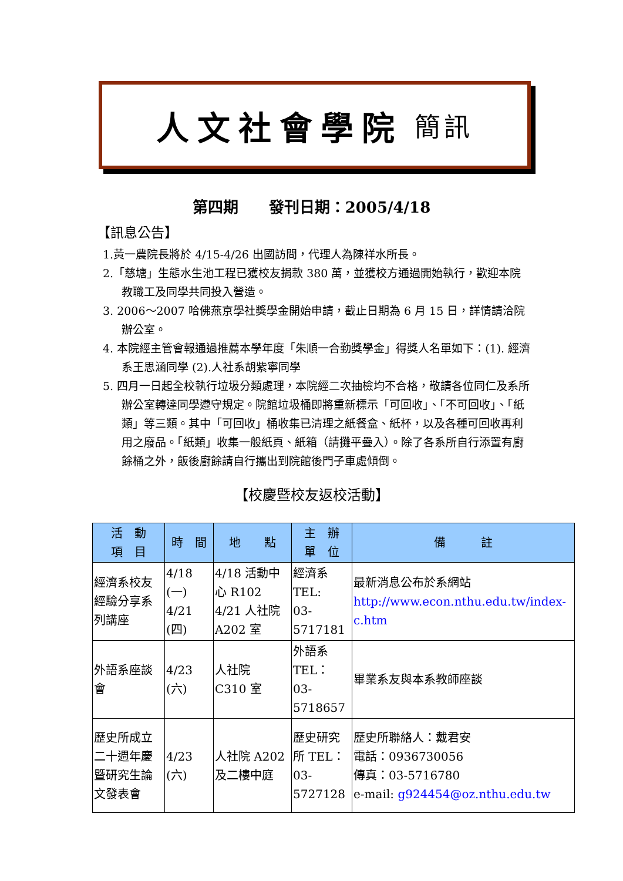人文社會學院 簡訊
第四期　　發刊日期：2005/4/18
【訊息公告】
1.黃一農院長將於 4/15-4/26 出國訪問，代理人為陳祥水所長。
2.「慈塘」生態水生池工程已獲校友捐款 380 萬，並獲校方通過開始執行，歡迎本院教職工及同學共同投入營造。
3. 2006～2007 哈佛燕京學社獎學金開始申請，截止日期為 6 月 15 日，詳情請洽院辦公室。
4. 本院經主管會報通過推薦本學年度「朱順一合勤獎學金」得獎人名單如下：(1). 經濟系王思涵同學 (2).人社系胡紫寧同學
5. 四月一日起全校執行垃圾分類處理，本院經二次抽檢均不合格，敬請各位同仁及系所辦公室轉達同學遵守規定。院館垃圾桶即將重新標示「可回收」、「不可回收」、「紙類」等三類。其中「可回收」桶收集已清理之紙餐盒、紙杯，以及各種可回收再利用之廢品。「紙類」收集一般紙頁、紙箱（請攤平疊入）。除了各系所自行添置有廚餘桶之外，飯後廚餘請自行攜出到院館後門子車處傾倒。
【校慶暨校友返校活動】
| 活 動 項 目 | 時 間 | 地 點 | 主 辦 單 位 | 備 註 |
| --- | --- | --- | --- | --- |
| 經濟系校友經驗分享系列講座 | 4/18 (一) 4/21 (四) | 4/18 活動中心 R102 4/21 人社院 A202 室 | 經濟系 TEL: 03-5717181 | 最新消息公布於系網站 http://www.econ.nthu.edu.tw/index-c.htm |
| 外語系座談會 | 4/23 (六) | 人社院 C310 室 | 外語系 TEL： 03-5718657 | 畢業系友與本系教師座談 |
| 歷史所成立二十週年慶暨研究生論文發表會 | 4/23 (六) | 人社院 A202 及二樓中庭 | 歷史研究所 TEL：03-5727128 | 歷史所聯絡人：戴君安 電話：0936730056 傳真：03-5716780 e-mail: g924454@oz.nthu.edu.tw |